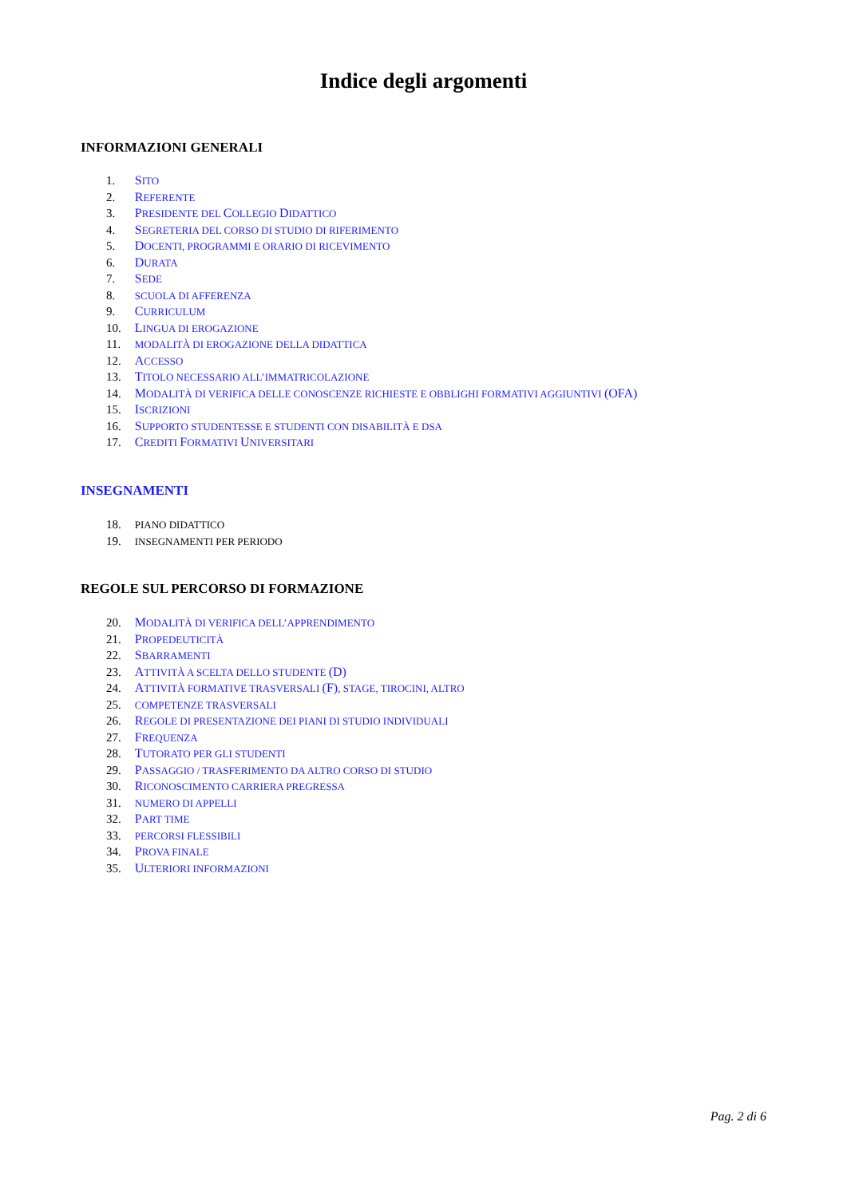Indice degli argomenti
INFORMAZIONI GENERALI
1. SITO
2. REFERENTE
3. PRESIDENTE DEL COLLEGIO DIDATTICO
4. SEGRETERIA DEL CORSO DI STUDIO DI RIFERIMENTO
5. DOCENTI, PROGRAMMI E ORARIO DI RICEVIMENTO
6. DURATA
7. SEDE
8. SCUOLA DI AFFERENZA
9. CURRICULUM
10. LINGUA DI EROGAZIONE
11. MODALITÀ DI EROGAZIONE DELLA DIDATTICA
12. ACCESSO
13. TITOLO NECESSARIO ALL’IMMATRICOLAZIONE
14. MODALITÀ DI VERIFICA DELLE CONOSCENZE RICHIESTE E OBBLIGHI FORMATIVI AGGIUNTIVI (OFA)
15. ISCRIZIONI
16. SUPPORTO STUDENTESSE E STUDENTI CON DISABILITÀ E DSA
17. CREDITI FORMATIVI UNIVERSITARI
INSEGNAMENTI
18. PIANO DIDATTICO
19. INSEGNAMENTI PER PERIODO
REGOLE SUL PERCORSO DI FORMAZIONE
20. MODALITÀ DI VERIFICA DELL’APPRENDIMENTO
21. PROPEDEUTICITÀ
22. SBARRAMENTI
23. ATTIVITÀ A SCELTA DELLO STUDENTE (D)
24. ATTIVITÀ FORMATIVE TRASVERSALI (F), STAGE, TIROCINI, ALTRO
25. COMPETENZE TRASVERSALI
26. REGOLE DI PRESENTAZIONE DEI PIANI DI STUDIO INDIVIDUALI
27. FREQUENZA
28. TUTORATO PER GLI STUDENTI
29. PASSAGGIO / TRASFERIMENTO DA ALTRO CORSO DI STUDIO
30. RICONOSCIMENTO CARRIERA PREGRESSA
31. NUMERO DI APPELLI
32. PART TIME
33. PERCORSI FLESSIBILI
34. PROVA FINALE
35. ULTERIORI INFORMAZIONI
Pag. 2 di 6